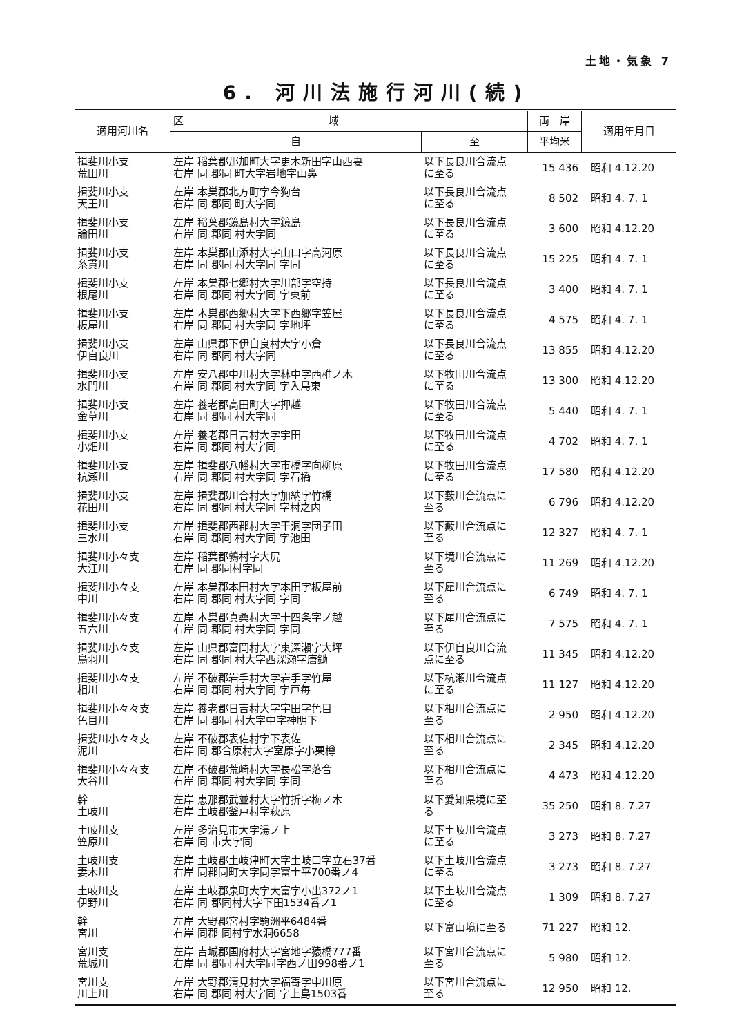土地・気象 7
6. 河川法施行河川(続)
| 適用河川名 | 区 域 | | 両 岸 | 適用年月日 |
| --- | --- | --- | --- | --- |
| | 自 | 至 | 平均米 | |
| 揖斐川小支 荒田川 | 左岸 稲葉郡那加町大字更木新田字山西妻 右岸 同 郡同 町大字岩地字山鼻 | 以下長良川合流点 に至る | 15 436 | 昭和 4.12.20 |
| 揖斐川小支 天王川 | 左岸 本巣郡北方町字今狗台 右岸 同 郡同 町大字同 | 以下長良川合流点 に至る | 8 502 | 昭和 4. 7. 1 |
| 揖斐川小支 論田川 | 左岸 稲葉郡鏡島村大字鏡島 右岸 同 郡同 村大字同 | 以下長良川合流点 に至る | 3 600 | 昭和 4.12.20 |
| 揖斐川小支 糸貫川 | 左岸 本巣郡山添村大字山口字高河原 右岸 同 郡同 村大字同 字同 | 以下長良川合流点 に至る | 15 225 | 昭和 4. 7. 1 |
| 揖斐川小支 根尾川 | 左岸 本巣郡七郷村大字川部字空持 右岸 同 郡同 村大字同 字東前 | 以下長良川合流点 に至る | 3 400 | 昭和 4. 7. 1 |
| 揖斐川小支 板屋川 | 左岸 本巣郡西郷村大字下西郷字笠屋 右岸 同 郡同 村大字同 字地坪 | 以下長良川合流点 に至る | 4 575 | 昭和 4. 7. 1 |
| 揖斐川小支 伊自良川 | 左岸 山県郡下伊自良村大字小倉 右岸 同 郡同 村大字同 | 以下長良川合流点 に至る | 13 855 | 昭和 4.12.20 |
| 揖斐川小支 水門川 | 左岸 安八郡中川村大字林中字西椎ノ木 右岸 同 郡同 村大字同 字入島東 | 以下牧田川合流点 に至る | 13 300 | 昭和 4.12.20 |
| 揖斐川小支 金草川 | 左岸 養老郡高田町大字押越 右岸 同 郡同 村大字同 | 以下牧田川合流点 に至る | 5 440 | 昭和 4. 7. 1 |
| 揖斐川小支 小畑川 | 左岸 養老郡日吉村大字宇田 右岸 同 郡同 村大字同 | 以下牧田川合流点 に至る | 4 702 | 昭和 4. 7. 1 |
| 揖斐川小支 杭瀬川 | 左岸 揖斐郡八幡村大字市橋字向柳原 右岸 同 郡同 村大字同 字石橋 | 以下牧田川合流点 に至る | 17 580 | 昭和 4.12.20 |
| 揖斐川小支 花田川 | 左岸 揖斐郡川合村大字加納字竹橋 右岸 同 郡同 村大字同 字村之内 | 以下藪川合流点に 至る | 6 796 | 昭和 4.12.20 |
| 揖斐川小支 三水川 | 左岸 揖斐郡西郡村大字干洞字団子田 右岸 同 郡同 村大字同 字池田 | 以下藪川合流点に 至る | 12 327 | 昭和 4. 7. 1 |
| 揖斐川小々支 大江川 | 左岸 稲葉郡鶉村字大尻 右岸 同 郡同村字同 | 以下境川合流点に 至る | 11 269 | 昭和 4.12.20 |
| 揖斐川小々支 中川 | 左岸 本巣郡本田村大字本田字板屋前 右岸 同 郡同 村大字同 字同 | 以下犀川合流点に 至る | 6 749 | 昭和 4. 7. 1 |
| 揖斐川小々支 五六川 | 左岸 本巣郡真桑村大字十四条字ノ越 右岸 同 郡同 村大字同 字同 | 以下犀川合流点に 至る | 7 575 | 昭和 4. 7. 1 |
| 揖斐川小々支 鳥羽川 | 左岸 山県郡富岡村大字東深瀬字大坪 右岸 同 郡同 村大字西深瀬字唐鋤 | 以下伊自良川合流 点に至る | 11 345 | 昭和 4.12.20 |
| 揖斐川小々支 相川 | 左岸 不破郡岩手村大字岩手字竹屋 右岸 同 郡同 村大字同 字戸毎 | 以下杭瀬川合流点 に至る | 11 127 | 昭和 4.12.20 |
| 揖斐川小々々支 色目川 | 左岸 養老郡日吉村大字宇田字色目 右岸 同 郡同 村大字中字神明下 | 以下相川合流点に 至る | 2 950 | 昭和 4.12.20 |
| 揖斐川小々々支 泥川 | 左岸 不破郡表佐村字下表佐 右岸 同 郡合原村大字室原字小栗樽 | 以下相川合流点に 至る | 2 345 | 昭和 4.12.20 |
| 揖斐川小々々支 大谷川 | 左岸 不破郡荒崎村大字長松字落合 右岸 同 郡同 村大字同 字同 | 以下相川合流点に 至る | 4 473 | 昭和 4.12.20 |
| 幹 土岐川 | 左岸 恵那郡武並村大字竹折字梅ノ木 右岸 土岐郡釜戸村字萩原 | 以下愛知県境に至 る | 35 250 | 昭和 8. 7.27 |
| 土岐川支 笠原川 | 左岸 多治見市大字湯ノ上 右岸 同 市大字同 | 以下土岐川合流点 に至る | 3 273 | 昭和 8. 7.27 |
| 土岐川支 妻木川 | 左岸 土岐郡土岐津町大字土岐口字立石37番 右岸 同郡同町大字同字富士平700番ノ4 | 以下土岐川合流点 に至る | 3 273 | 昭和 8. 7.27 |
| 土岐川支 伊野川 | 左岸 土岐郡泉町大字大富字小出372ノ1 右岸 同 郡同村大字下田1534番ノ1 | 以下土岐川合流点 に至る | 1 309 | 昭和 8. 7.27 |
| 幹 宮川 | 左岸 大野郡宮村字駒洲平6484番 右岸 同郡 同村字水洞6658 | 以下富山境に至る | 71 227 | 昭和 12. |
| 宮川支 荒城川 | 左岸 吉城郡国府村大字宮地字猿橋777番 右岸 同 郡同 村大字同字西ノ田998番ノ1 | 以下宮川合流点に 至る | 5 980 | 昭和 12. |
| 宮川支 川上川 | 左岸 大野郡清見村大字福寄字中川原 右岸 同 郡同 村大字同 字上島1503番 | 以下宮川合流点に 至る | 12 950 | 昭和 12. |